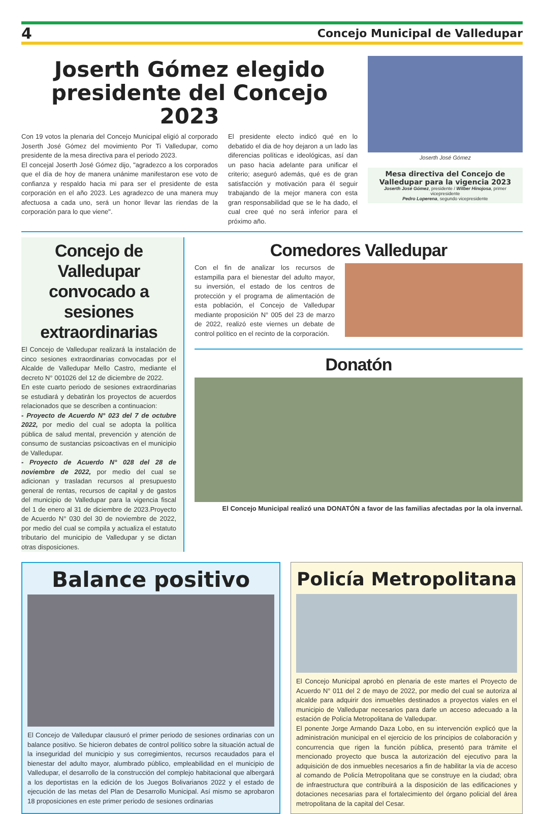4 Concejo Municipal de Valledupar
Joserth Gómez elegido presidente del Concejo 2023
Con 19 votos la plenaria del Concejo Municipal eligió al corporado Joserth José Gómez del movimiento Por Ti Valledupar, como presidente de la mesa directiva para el periodo 2023.
El concejal Joserth José Gómez dijo, "agradezco a los corporados que el día de hoy de manera unánime manifestaron ese voto de confianza y respaldo hacia mi para ser el presidente de esta corporación en el año 2023. Les agradezco de una manera muy afectuosa a cada uno, será un honor llevar las riendas de la corporación para lo que viene".
El presidente electo indicó qué en lo debatido el dia de hoy dejaron a un lado las diferencias políticas e ideológicas, así dan un paso hacia adelante para unificar el criterio; aseguró además, qué es de gran satisfacción y motivación para él seguir trabajando de la mejor manera con esta gran responsabilidad que se le ha dado, el cual cree qué no será inferior para el próximo año.
Joserth José Gómez
Mesa directiva del Concejo de Valledupar para la vigencia 2023
Joserth José Gómez, presidente / Wilber Hinojosa, primer vicepresidente
Pedro Loperena, segundo vicepresidente
Concejo de Valledupar convocado a sesiones extraordinarias
El Concejo de Valledupar realizará la instalación de cinco sesiones extraordinarias convocadas por el Alcalde de Valledupar Mello Castro, mediante el decreto N° 001026 del 12 de diciembre de 2022.
En este cuarto periodo de sesiones extraordinarias se estudiará y debatirán los proyectos de acuerdos relacionados que se describen a continuacion:
- Proyecto de Acuerdo N° 023 del 7 de octubre 2022, por medio del cual se adopta la política pública de salud mental, prevención y atención de consumo de sustancias psicoactivas en el municipio de Valledupar.
- Proyecto de Acuerdo N° 028 del 28 de noviembre de 2022, por medio del cual se adicionan y trasladan recursos al presupuesto general de rentas, recursos de capital y de gastos del municipio de Valledupar para la vigencia fiscal del 1 de enero al 31 de diciembre de 2023.Proyecto de Acuerdo N° 030 del 30 de noviembre de 2022, por medio del cual se compila y actualiza el estatuto tributario del municipio de Valledupar y se dictan otras disposiciones.
Comedores Valledupar
Con el fin de analizar los recursos de estampilla para el bienestar del adulto mayor, su inversión, el estado de los centros de protección y el programa de alimentación de esta población, el Concejo de Valledupar mediante proposición N° 005 del 23 de marzo de 2022, realizó este viernes un debate de control político en el recinto de la corporación.
Donatón
El Concejo Municipal realizó una DONATÓN a favor de las familias afectadas por la ola invernal.
Balance positivo
El Concejo de Valledupar clausuró el primer periodo de sesiones ordinarias con un balance positivo. Se hicieron debates de control político sobre la situación actual de la inseguridad del municipio y sus corregimientos, recursos recaudados para el bienestar del adulto mayor, alumbrado público, empleabilidad en el municipio de Valledupar, el desarrollo de la construcción del complejo habitacional que albergará a los deportistas en la edición de los Juegos Bolivarianos 2022 y el estado de ejecución de las metas del Plan de Desarrollo Municipal. Así mismo se aprobaron 18 proposiciones en este primer periodo de sesiones ordinarias
Policía Metropolitana
El Concejo Municipal aprobó en plenaria de este martes el Proyecto de Acuerdo N° 011 del 2 de mayo de 2022, por medio del cual se autoriza al alcalde para adquirir dos inmuebles destinados a proyectos viales en el municipio de Valledupar necesarios para darle un acceso adecuado a la estación de Policía Metropolitana de Valledupar.
El ponente Jorge Armando Daza Lobo, en su intervención explicó que la administración municipal en el ejercicio de los principios de colaboración y concurrencia que rigen la función pública, presentó para trámite el mencionado proyecto que busca la autorización del ejecutivo para la adquisición de dos inmuebles necesarios a fin de habilitar la vía de acceso al comando de Policía Metropolitana que se construye en la ciudad; obra de infraestructura que contribuirá a la disposición de las edificaciones y dotaciones necesarias para el fortalecimiento del órgano policial del área metropolitana de la capital del Cesar.